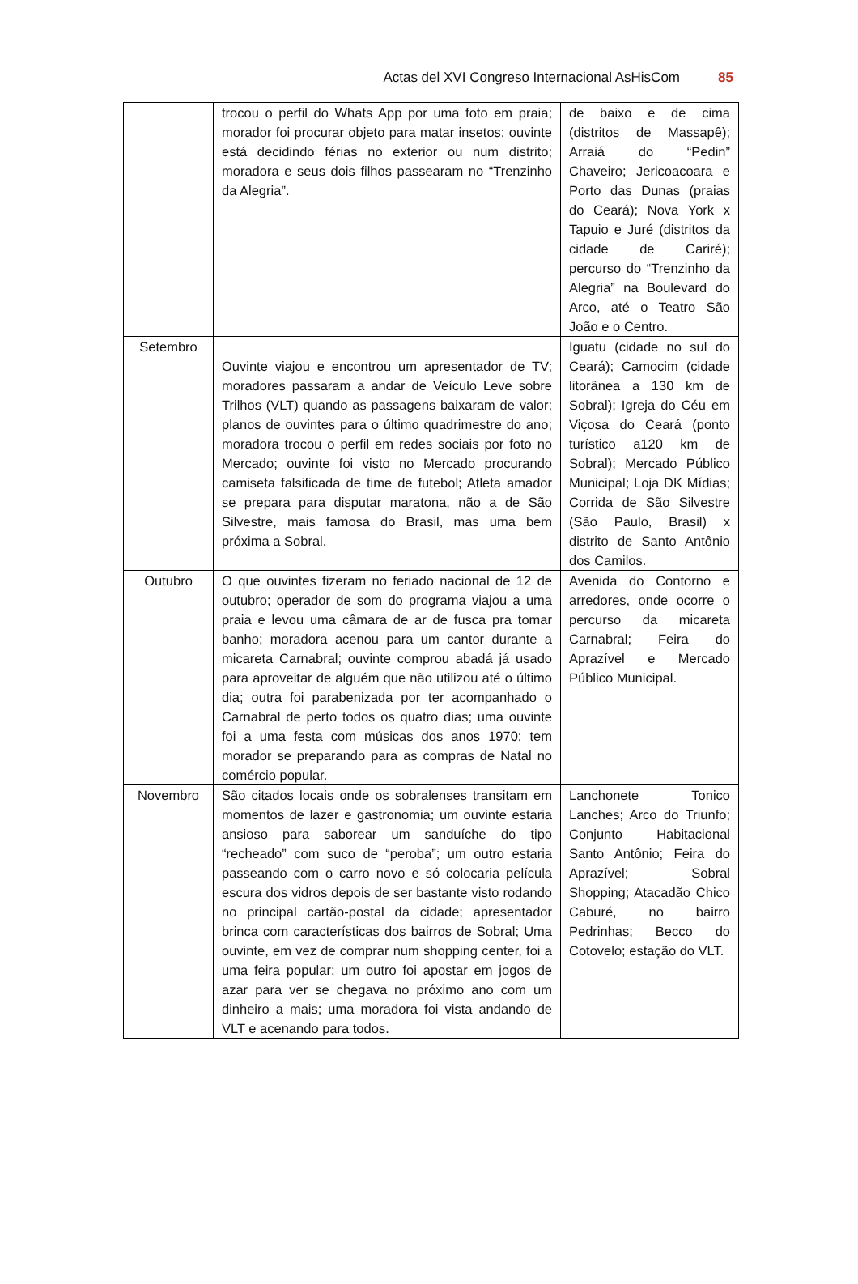Actas del XVI Congreso Internacional AsHisCom 85
| | trocou o perfil do Whats App por uma foto em praia; morador foi procurar objeto para matar insetos; ouvinte está decidindo férias no exterior ou num distrito; moradora e seus dois filhos passearam no “Trenzinho da Alegria”. | de baixo e de cima (distritos de Massapê); Arraiá do “Pedin” Chaveiro; Jericoacoara e Porto das Dunas (praias do Ceará); Nova York x Tapuio e Juré (distritos da cidade de Cariré); percurso do “Trenzinho da Alegria” na Boulevard do Arco, até o Teatro São João e o Centro. |
| Setembro | Ouvinte viajou e encontrou um apresentador de TV; moradores passaram a andar de Veículo Leve sobre Trilhos (VLT) quando as passagens baixaram de valor; planos de ouvintes para o último quadrimestre do ano; moradora trocou o perfil em redes sociais por foto no Mercado; ouvinte foi visto no Mercado procurando camiseta falsificada de time de futebol; Atleta amador se prepara para disputar maratona, não a de São Silvestre, mais famosa do Brasil, mas uma bem próxima a Sobral. | Iguatu (cidade no sul do Ceará); Camocim (cidade litorânea a 130 km de Sobral); Igreja do Céu em Viçosa do Ceará (ponto turístico a120 km de Sobral); Mercado Público Municipal; Loja DK Mídias; Corrida de São Silvestre (São Paulo, Brasil) x distrito de Santo Antônio dos Camilos. |
| Outubro | O que ouvintes fizeram no feriado nacional de 12 de outubro; operador de som do programa viajou a uma praia e levou uma câmara de ar de fusca pra tomar banho; moradora acenou para um cantor durante a micareta Carnabral; ouvinte comprou abadá já usado para aproveitar de alguém que não utilizou até o último dia; outra foi parabenizada por ter acompanhado o Carnabral de perto todos os quatro dias; uma ouvinte foi a uma festa com músicas dos anos 1970; tem morador se preparando para as compras de Natal no comércio popular. | Avenida do Contorno e arredores, onde ocorre o percurso da micareta Carnabral; Feira do Aprazível e Mercado Público Municipal. |
| Novembro | São citados locais onde os sobralenses transitam em momentos de lazer e gastronomia; um ouvinte estaria ansioso para saborear um sanduíche do tipo “recheado” com suco de “peroba”; um outro estaria passeando com o carro novo e só colocaria película escura dos vidros depois de ser bastante visto rodando no principal cartão-postal da cidade; apresentador brinca com características dos bairros de Sobral; Uma ouvinte, em vez de comprar num shopping center, foi a uma feira popular; um outro foi apostar em jogos de azar para ver se chegava no próximo ano com um dinheiro a mais; uma moradora foi vista andando de VLT e acenando para todos. | Lanchonete Tonico Lanches; Arco do Triunfo; Conjunto Habitacional Santo Antônio; Feira do Aprazível; Sobral Shopping; Atacadão Chico Caburé, no bairro Pedrinhas; Becco do Cotovelo; estação do VLT. |